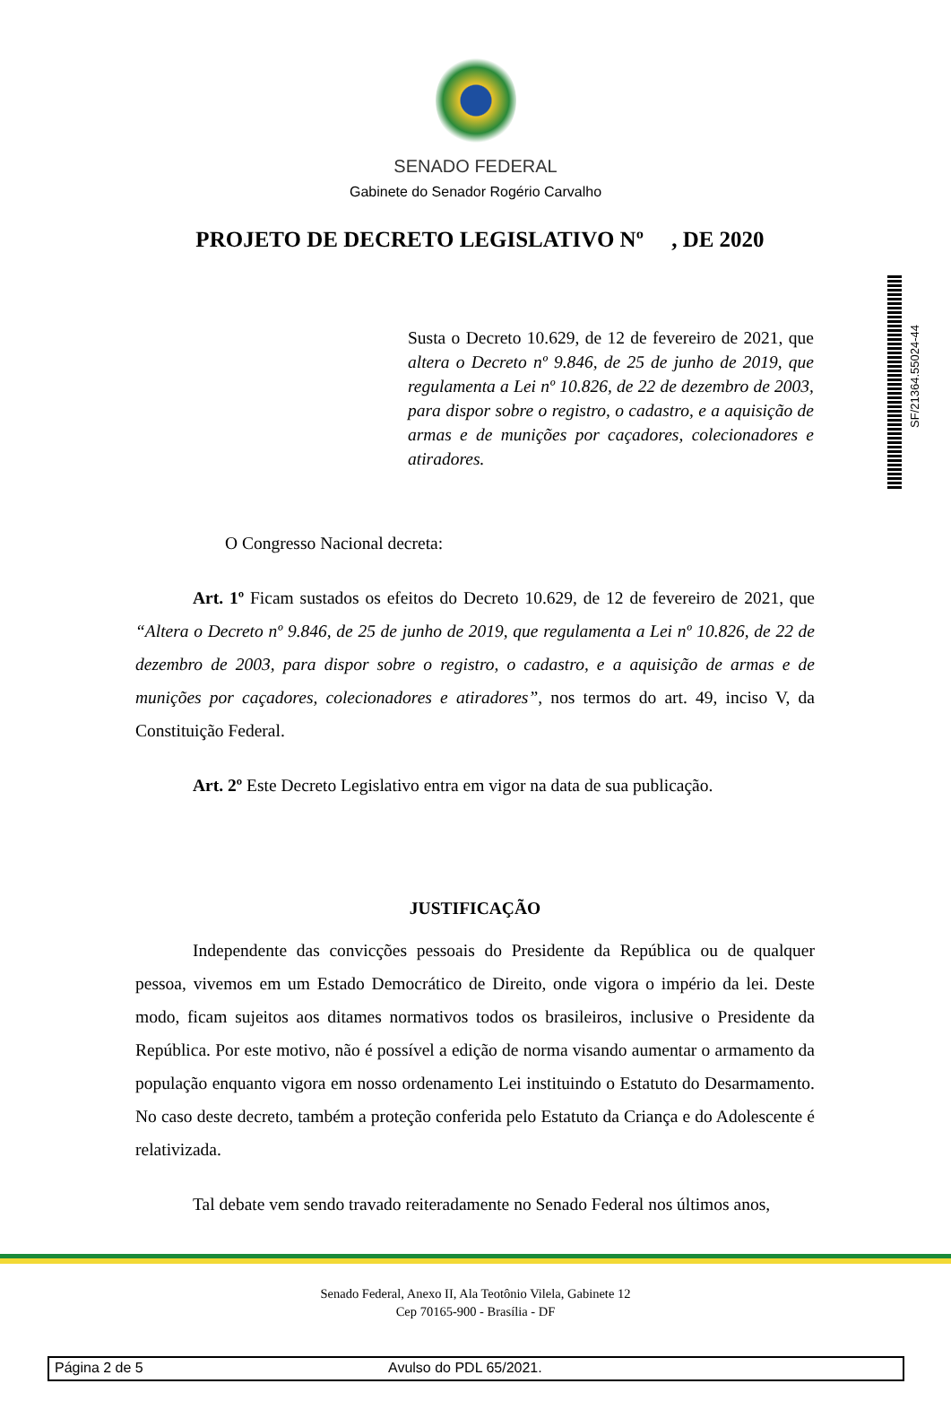SENADO FEDERAL
Gabinete do Senador Rogério Carvalho
PROJETO DE DECRETO LEGISLATIVO Nº , DE 2020
SF/21364.55024-44
Susta o Decreto 10.629, de 12 de fevereiro de 2021, que altera o Decreto nº 9.846, de 25 de junho de 2019, que regulamenta a Lei nº 10.826, de 22 de dezembro de 2003, para dispor sobre o registro, o cadastro, e a aquisição de armas e de munições por caçadores, colecionadores e atiradores.
O Congresso Nacional decreta:
Art. 1º Ficam sustados os efeitos do Decreto 10.629, de 12 de fevereiro de 2021, que “Altera o Decreto nº 9.846, de 25 de junho de 2019, que regulamenta a Lei nº 10.826, de 22 de dezembro de 2003, para dispor sobre o registro, o cadastro, e a aquisição de armas e de munições por caçadores, colecionadores e atiradores”, nos termos do art. 49, inciso V, da Constituição Federal.
Art. 2º Este Decreto Legislativo entra em vigor na data de sua publicação.
JUSTIFICAÇÃO
Independente das convicções pessoais do Presidente da República ou de qualquer pessoa, vivemos em um Estado Democrático de Direito, onde vigora o império da lei. Deste modo, ficam sujeitos aos ditames normativos todos os brasileiros, inclusive o Presidente da República. Por este motivo, não é possível a edição de norma visando aumentar o armamento da população enquanto vigora em nosso ordenamento Lei instituindo o Estatuto do Desarmamento. No caso deste decreto, também a proteção conferida pelo Estatuto da Criança e do Adolescente é relativizada.
Tal debate vem sendo travado reiteradamente no Senado Federal nos últimos anos,
Senado Federal, Anexo II, Ala Teotônio Vilela, Gabinete 12
Cep 70165-900 - Brasília - DF
Página 2 de 5 Avulso do PDL 65/2021.